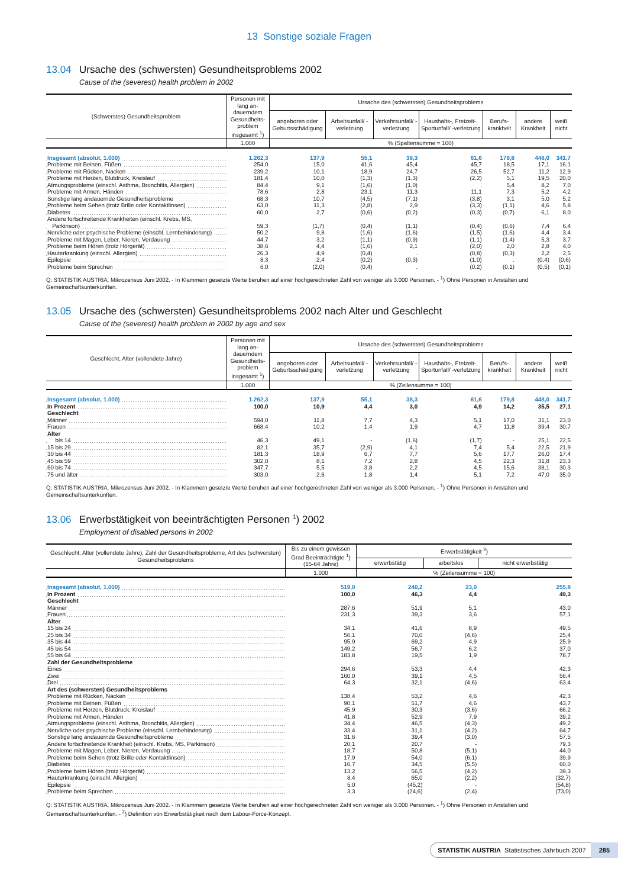13 Sonstige soziale Fragen
13.04 Ursache des (schwersten) Gesundheitsproblems 2002
Cause of the (severest) health problem in 2002
| (Schwerstes) Gesundheitsproblem | Personen mit lang an­dauerndem Gesundheits­problem insgesamt <sup>1</sup>) | Ursache des (schwersten) Gesundheitsproblems | | | | | | |
| --- | --- | --- | --- | --- | --- | --- | --- | --- |
| | | angeboren oder Geburts­schädigung | Arbeitsunfall/ -verletzung | Verkehrs­unfall/ -verletzung | Haushalts-, Freizeit-, Sportunfall/ -verletzung | Berufs­krankheit | andere Krankheit | weiß nicht |
| | 1.000 | % (Spaltensumme = 100) | | | | | | |
| Insgesamt (absolut, 1.000) | 1.262,3 | 137,9 | 55,1 | 38,3 | 61,6 | 179,8 | 448,0 | 341,7 |
| Probleme mit Beinen, Füßen | 254,0 | 15,0 | 41,6 | 45,4 | 45,7 | 18,5 | 17,1 | 16,1 |
| Probleme mit Rücken, Nacken | 239,2 | 10,1 | 18,9 | 24,7 | 26,5 | 52,7 | 11,2 | 12,9 |
| Probleme mit Herzen, Blutdruck, Kreislauf | 181,4 | 10,0 | (1,3) | (1,3) | (2,2) | 5,1 | 19,5 | 20,0 |
| Atmungsprobleme (einschl. Asthma, Bronchitis, Allergien) | 84,4 | 9,1 | (1,6) | (1,0) | . | 5,4 | 8,2 | 7,0 |
| Probleme mit Armen, Händen | 78,6 | 2,8 | 23,1 | 11,3 | 11,1 | 7,3 | 5,2 | 4,2 |
| Sonstige lang andauernde Gesundheitsprobleme | 68,3 | 10,7 | (4,5) | (7,1) | (3,8) | 3,1 | 5,0 | 5,2 |
| Probleme beim Sehen (trotz Brille oder Kontaktlinsen) | 63,0 | 11,3 | (2,8) | 2,9 | (3,3) | (1,1) | 4,6 | 5,8 |
| Diabetes | 60,0 | 2,7 | (0,6) | (0,2) | (0,3) | (0,7) | 6,1 | 8,0 |
| Andere fortschreitende Krankheiten (einschl. Krebs, MS, | | | | | | | | |
| Parkinson) | 59,3 | (1,7) | (0,4) | (1,1) | (0,4) | (0,6) | 7,4 | 6,4 |
| Nervliche oder psychische Probleme (einschl. Lernbehinderung) | 50,2 | 9,8 | (1,6) | (1,6) | (1,5) | (1,6) | 4,4 | 3,4 |
| Probleme mit Magen, Leber, Nieren, Verdauung | 44,7 | 3,2 | (1,1) | (0,9) | (1,1) | (1,4) | 5,3 | 3,7 |
| Probleme beim Hören (trotz Hörgerät) | 38,6 | 4,4 | (1,6) | 2,1 | (2,0) | 2,0 | 2,8 | 4,0 |
| Hauterkrankung (einschl. Allergien) | 26,3 | 4,9 | (0,4) | . | (0,8) | (0,3) | 2,2 | 2,5 |
| Epilepsie | 8,3 | 2,4 | (0,2) | (0,3) | (1,0) | . | (0,4) | (0,6) |
| Probleme beim Sprechen | 6,0 | (2,0) | (0,4) | . | (0,2) | (0,1) | (0,5) | (0,1) |
Q: STATISTIK AUSTRIA, Mikrozensus Juni 2002. - In Klammern gesetzte Werte beruhen auf einer hochgerechneten Zahl von weniger als 3.000 Personen. - <sup>1</sup>) Ohne Personen in Anstalten und Gemeinschaftsunterkünften.
13.05 Ursache des (schwersten) Gesundheitsproblems 2002 nach Alter und Geschlecht
Cause of the (severest) health problem in 2002 by age and sex
| Geschlecht, Alter (vollendete Jahre) | Personen mit lang an­dauerndem Gesundheits­problem insgesamt <sup>1</sup>) | Ursache des (schwersten) Gesundheitsproblems | | | | | | |
| --- | --- | --- | --- | --- | --- | --- | --- | --- |
| | | angeboren oder Geburts­schädigung | Arbeitsunfall/ -verletzung | Verkehrs­unfall/ -verletzung | Haushalts-, Freizeit-, Sportunfall/ -verletzung | Berufs­krankheit | andere Krankheit | weiß nicht |
| | 1.000 | % (Zeilensumme = 100) | | | | | | |
| Insgesamt (absolut, 1.000) | 1.262,3 | 137,9 | 55,1 | 38,3 | 61,6 | 179,8 | 448,0 | 341,7 |
| In Prozent | 100,0 | 10,9 | 4,4 | 3,0 | 4,9 | 14,2 | 35,5 | 27,1 |
| Geschlecht | | | | | | | | |
| Männer | 594,0 | 11,8 | 7,7 | 4,3 | 5,1 | 17,0 | 31,1 | 23,0 |
| Frauen | 668,4 | 10,2 | 1,4 | 1,9 | 4,7 | 11,8 | 39,4 | 30,7 |
| Alter | | | | | | | | |
| bis 14 | 46,3 | 49,1 | - | (1,6) | (1,7) | - | 25,1 | 22,5 |
| 15 bis 29 | 82,1 | 35,7 | (2,9) | 4,1 | 7,4 | 5,4 | 22,5 | 21,9 |
| 30 bis 44 | 181,3 | 18,9 | 6,7 | 7,7 | 5,6 | 17,7 | 26,0 | 17,4 |
| 45 bis 59 | 302,0 | 8,1 | 7,2 | 2,8 | 4,5 | 22,3 | 31,8 | 23,3 |
| 60 bis 74 | 347,7 | 5,5 | 3,8 | 2,2 | 4,5 | 15,6 | 38,1 | 30,3 |
| 75 und älter | 303,0 | 2,6 | 1,8 | 1,4 | 5,1 | 7,2 | 47,0 | 35,0 |
Q: STATISTIK AUSTRIA, Mikrozensus Juni 2002. - In Klammern gesetzte Werte beruhen auf einer hochgerechneten Zahl von weniger als 3.000 Personen. - <sup>1</sup>) Ohne Personen in Anstalten und Gemeinschaftsunterkünften.
13.06 Erwerbstätigkeit von beeinträchtigten Personen <sup>1</sup>) 2002
Employment of disabled persons in 2002
| Geschlecht, Alter (vollendete Jahre), Zahl der Gesundheitsprobleme, Art des (schwersten) Gesundheitsproblems | Bis zu einem gewissen Grad Beeinträchtigte <sup>1</sup>) (15-64 Jahre) | Erwerbstätigkeit <sup>2</sup>) | | |
| --- | --- | --- | --- | --- |
| | | erwerbstätig | arbeitslos | nicht erwerbstätig |
| | 1.000 | % (Zeilensumme = 100) | | |
| Insgesamt (absolut, 1.000) | 519,0 | 240,2 | 23,0 | 255,8 |
| In Prozent | 100,0 | 46,3 | 4,4 | 49,3 |
| Geschlecht | | | | |
| Männer | 287,6 | 51,9 | 5,1 | 43,0 |
| Frauen | 231,3 | 39,3 | 3,6 | 57,1 |
| Alter | | | | |
| 15 bis 24 | 34,1 | 41,6 | 8,9 | 49,5 |
| 25 bis 34 | 56,1 | 70,0 | (4,6) | 25,4 |
| 35 bis 44 | 95,9 | 69,2 | 4,9 | 25,9 |
| 45 bis 54 | 149,2 | 56,7 | 6,2 | 37,0 |
| 55 bis 64 | 183,8 | 19,5 | 1,9 | 78,7 |
| Zahl der Gesundheitsprobleme | | | | |
| Eines | 294,6 | 53,3 | 4,4 | 42,3 |
| Zwei | 160,0 | 39,1 | 4,5 | 56,4 |
| Drei | 64,3 | 32,1 | (4,6) | 63,4 |
| Art des (schwersten) Gesundheitsproblems | | | | |
| Probleme mit Rücken, Nacken | 138,4 | 53,2 | 4,6 | 42,3 |
| Probleme mit Beinen, Füßen | 90,1 | 51,7 | 4,6 | 43,7 |
| Probleme mit Herzen, Blutdruck, Kreislauf | 45,9 | 30,3 | (3,6) | 66,2 |
| Probleme mit Armen, Händen | 41,8 | 52,9 | 7,9 | 39,2 |
| Atmungsprobleme (einschl. Asthma, Bronchitis, Allergien) | 34,4 | 46,5 | (4,3) | 49,2 |
| Nervliche oder psychische Probleme (einschl. Lernbehinderung) | 33,4 | 31,1 | (4,2) | 64,7 |
| Sonstige lang andauernde Gesundheitsprobleme | 31,6 | 39,4 | (3,0) | 57,5 |
| Andere fortschreitende Krankheit (einschl. Krebs, MS, Parkinson) | 20,1 | 20,7 | - | 79,3 |
| Probleme mit Magen, Leber, Nieren, Verdauung | 18,7 | 50,8 | (5,1) | 44,0 |
| Probleme beim Sehen (trotz Brille oder Kontaktlinsen) | 17,9 | 54,0 | (6,1) | 39,9 |
| Diabetes | 16,7 | 34,5 | (5,5) | 60,0 |
| Probleme beim Hören (trotz Hörgerät) | 13,2 | 56,5 | (4,2) | 39,3 |
| Hauterkrankung (einschl. Allergien) | 8,4 | 65,0 | (2,2) | (32,7) |
| Epilepsie | 5,0 | (45,2) | - | (54,8) |
| Probleme beim Sprechen | 3,3 | (24,6) | (2,4) | (73,0) |
Q: STATISTIK AUSTRIA, Mikrozensus Juni 2002. - In Klammern gesetzte Werte beruhen auf einer hochgerechneten Zahl von weniger als 3.000 Personen. - <sup>1</sup>) Ohne Personen in Anstalten und Gemeinschaftsunterkünften. - <sup>2</sup>) Definition von Erwerbstätigkeit nach dem Labour-Force-Konzept.
STATISTIK AUSTRIA Statistisches Jahrbuch 2007
285